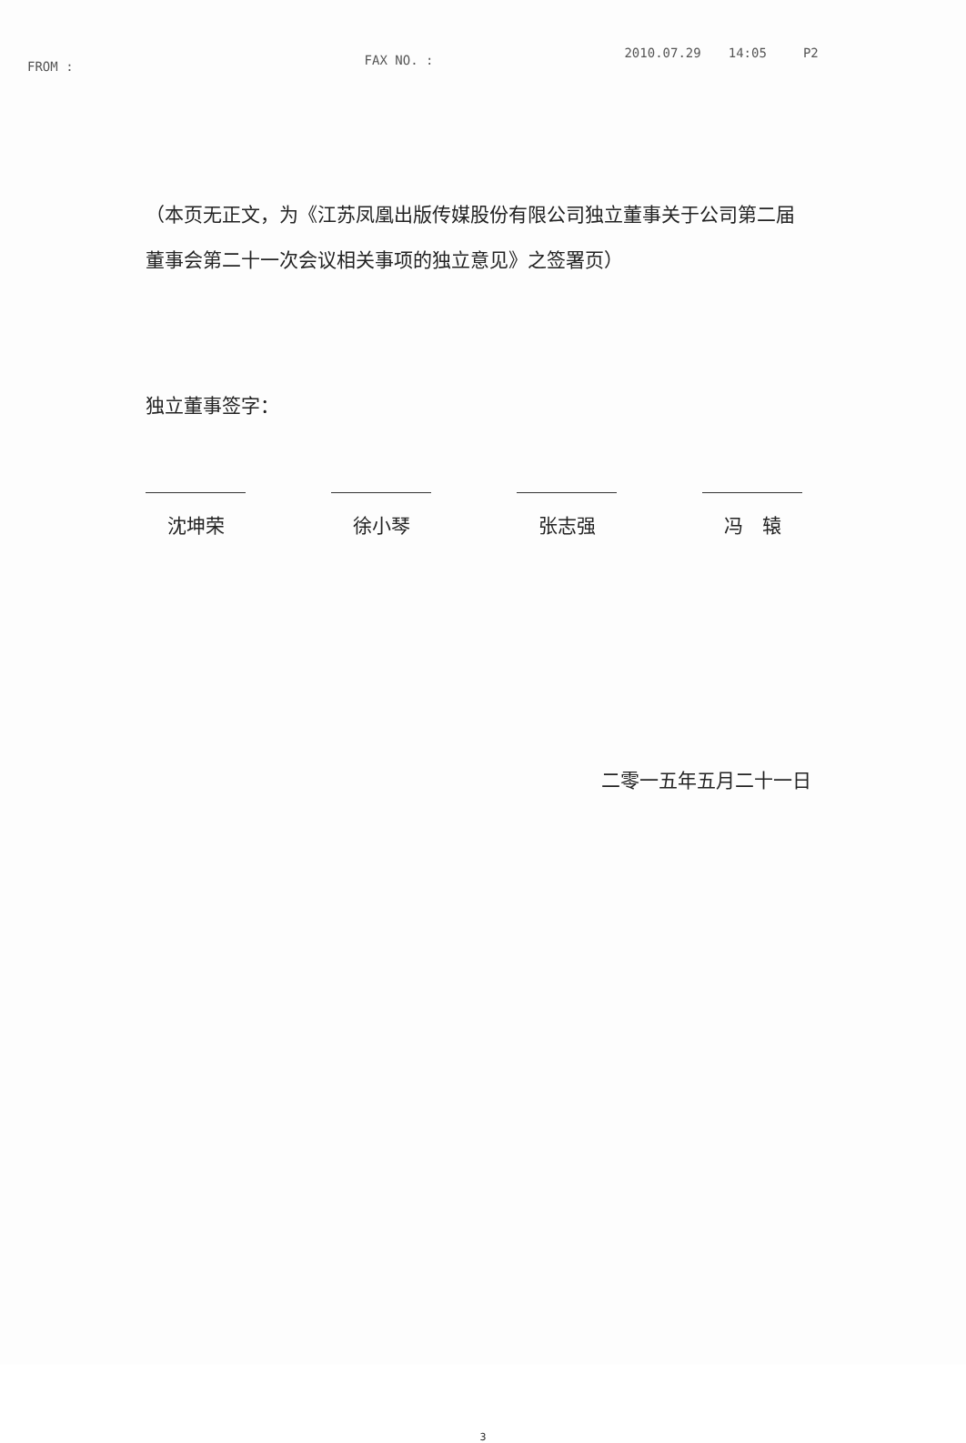FROM : FAX NO. : 2010.07.29 14:05 P2
（本页无正文，为《江苏凤凰出版传媒股份有限公司独立董事关于公司第二届董事会第二十一次会议相关事项的独立意见》之签署页）
独立董事签字：
沈坤荣 徐小琴 张志强 冯　辕
二零一五年五月二十一日
3